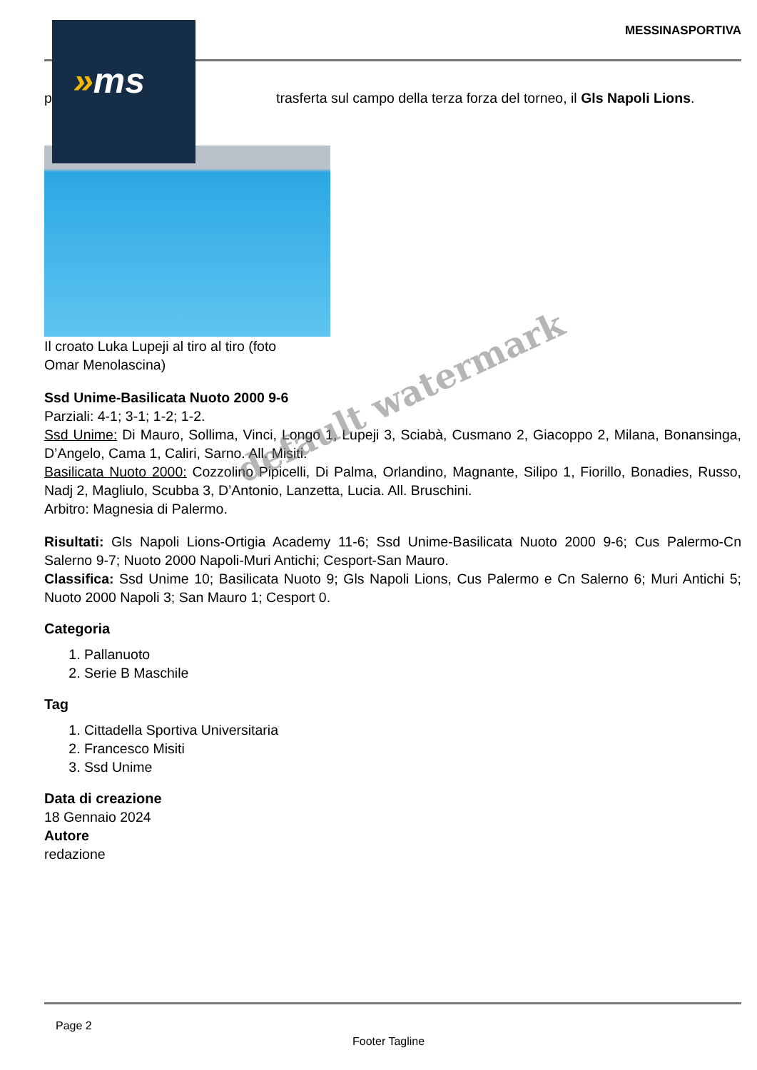MESSINASPORTIVA
p trasferta sul campo della terza forza del torneo, il Gls Napoli Lions.
Il croato Luka Lupeji al tiro al tiro (foto
Omar Menolascina)
Ssd Unime-Basilicata Nuoto 2000 9-6
Parziali: 4-1; 3-1; 1-2; 1-2.
Ssd Unime: Di Mauro, Sollima, Vinci, Longo 1, Lupeji 3, Sciabà, Cusmano 2, Giacoppo 2, Milana, Bonansinga, D’Angelo, Cama 1, Caliri, Sarno. All. Misiti.
Basilicata Nuoto 2000: Cozzolino Pipicelli, Di Palma, Orlandino, Magnante, Silipo 1, Fiorillo, Bonadies, Russo, Nadj 2, Magliulo, Scubba 3, D’Antonio, Lanzetta, Lucia. All. Bruschini.
Arbitro: Magnesia di Palermo.
Risultati: Gls Napoli Lions-Ortigia Academy 11-6; Ssd Unime-Basilicata Nuoto 2000 9-6; Cus Palermo-Cn Salerno 9-7; Nuoto 2000 Napoli-Muri Antichi; Cesport-San Mauro.
Classifica: Ssd Unime 10; Basilicata Nuoto 9; Gls Napoli Lions, Cus Palermo e Cn Salerno 6; Muri Antichi 5; Nuoto 2000 Napoli 3; San Mauro 1; Cesport 0.
Categoria
1. Pallanuoto
2. Serie B Maschile
Tag
1. Cittadella Sportiva Universitaria
2. Francesco Misiti
3. Ssd Unime
Data di creazione
18 Gennaio 2024
Autore
redazione
»ms
default watermark
Page 2
Footer Tagline